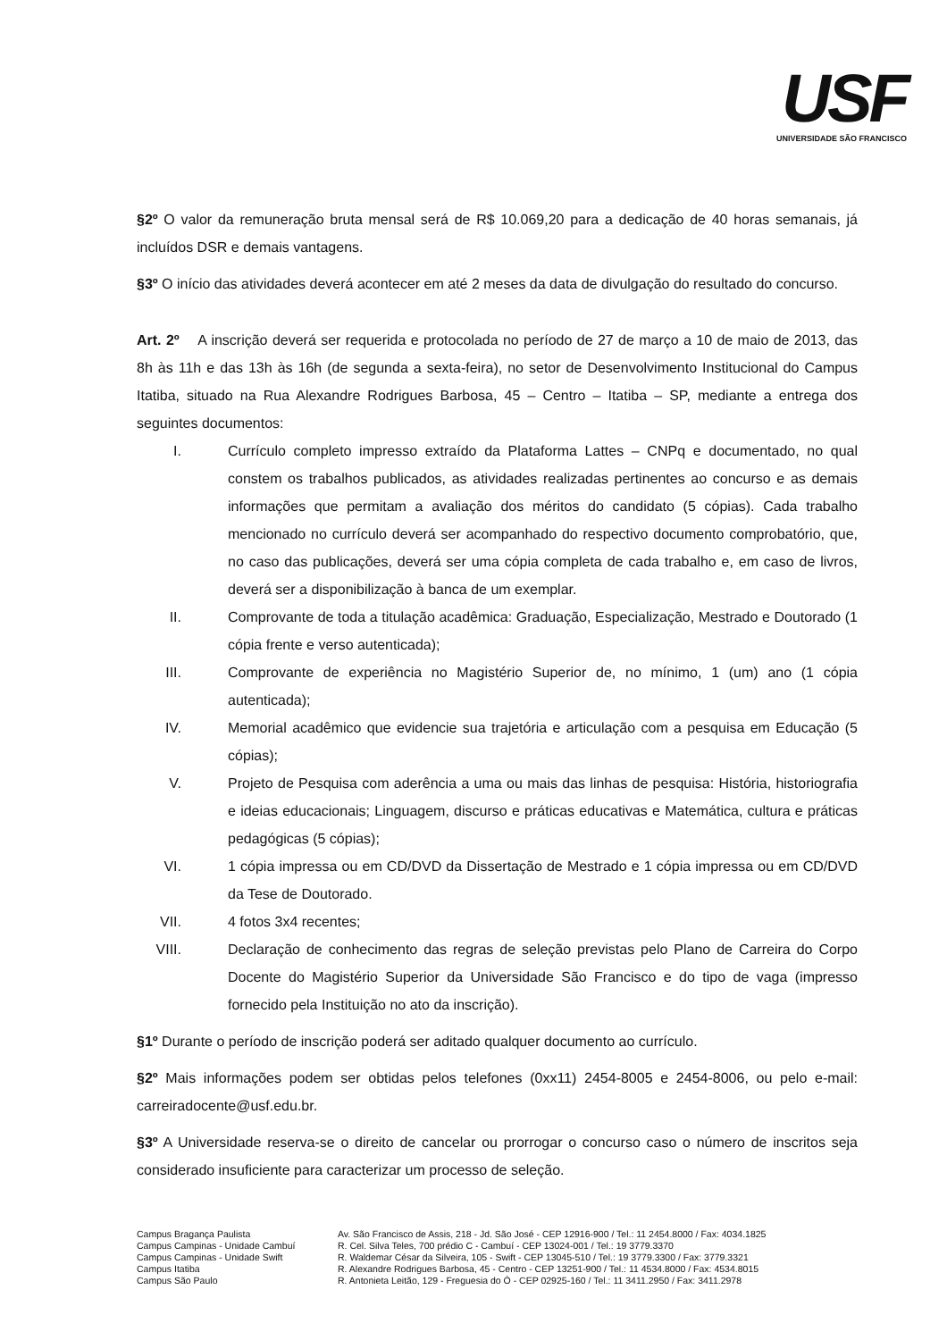USF
UNIVERSIDADE SÃO FRANCISCO
§2º O valor da remuneração bruta mensal será de R$ 10.069,20 para a dedicação de 40 horas semanais, já incluídos DSR e demais vantagens.
§3º O início das atividades deverá acontecer em até 2 meses da data de divulgação do resultado do concurso.
Art. 2º A inscrição deverá ser requerida e protocolada no período de 27 de março a 10 de maio de 2013, das 8h às 11h e das 13h às 16h (de segunda a sexta-feira), no setor de Desenvolvimento Institucional do Campus Itatiba, situado na Rua Alexandre Rodrigues Barbosa, 45 – Centro – Itatiba – SP, mediante a entrega dos seguintes documentos:
I. Currículo completo impresso extraído da Plataforma Lattes – CNPq e documentado, no qual constem os trabalhos publicados, as atividades realizadas pertinentes ao concurso e as demais informações que permitam a avaliação dos méritos do candidato (5 cópias). Cada trabalho mencionado no currículo deverá ser acompanhado do respectivo documento comprobatório, que, no caso das publicações, deverá ser uma cópia completa de cada trabalho e, em caso de livros, deverá ser a disponibilização à banca de um exemplar.
II. Comprovante de toda a titulação acadêmica: Graduação, Especialização, Mestrado e Doutorado (1 cópia frente e verso autenticada);
III. Comprovante de experiência no Magistério Superior de, no mínimo, 1 (um) ano (1 cópia autenticada);
IV. Memorial acadêmico que evidencie sua trajetória e articulação com a pesquisa em Educação (5 cópias);
V. Projeto de Pesquisa com aderência a uma ou mais das linhas de pesquisa: História, historiografia e ideias educacionais; Linguagem, discurso e práticas educativas e Matemática, cultura e práticas pedagógicas (5 cópias);
VI. 1 cópia impressa ou em CD/DVD da Dissertação de Mestrado e 1 cópia impressa ou em CD/DVD da Tese de Doutorado.
VII. 4 fotos 3x4 recentes;
VIII. Declaração de conhecimento das regras de seleção previstas pelo Plano de Carreira do Corpo Docente do Magistério Superior da Universidade São Francisco e do tipo de vaga (impresso fornecido pela Instituição no ato da inscrição).
§1º Durante o período de inscrição poderá ser aditado qualquer documento ao currículo.
§2º Mais informações podem ser obtidas pelos telefones (0xx11) 2454-8005 e 2454-8006, ou pelo e-mail: carreiradocente@usf.edu.br.
§3º A Universidade reserva-se o direito de cancelar ou prorrogar o concurso caso o número de inscritos seja considerado insuficiente para caracterizar um processo de seleção.
Campus Bragança Paulista Av. São Francisco de Assis, 218 - Jd. São José - CEP 12916-900 / Tel.: 11 2454.8000 / Fax: 4034.1825 Campus Campinas - Unidade Cambuí R. Cel. Silva Teles, 700 prédio C - Cambuí - CEP 13024-001 / Tel.: 19 3779.3370 Campus Campinas - Unidade Swift R. Waldemar César da Silveira, 105 - Swift - CEP 13045-510 / Tel.: 19 3779.3300 / Fax: 3779.3321 Campus Itatiba R. Alexandre Rodrigues Barbosa, 45 - Centro - CEP 13251-900 / Tel.: 11 4534.8000 / Fax: 4534.8015 Campus São Paulo R. Antonieta Leitão, 129 - Freguesia do Ó - CEP 02925-160 / Tel.: 11 3411.2950 / Fax: 3411.2978